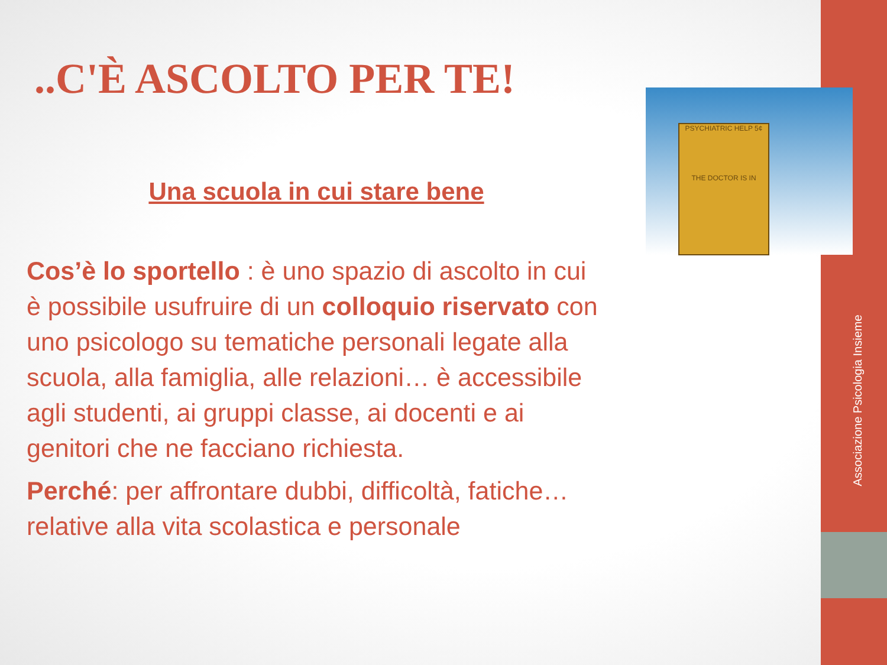Associazione Psicologia Insieme
PSYCHIATRIC HELP 5¢
THE DOCTOR IS IN
..C'È ASCOLTO PER TE!
Una scuola in cui stare bene
Cos’è lo sportello : è uno spazio di ascolto in cui è possibile usufruire di un colloquio riservato con uno psicologo su tematiche personali legate alla scuola, alla famiglia, alle relazioni… è accessibile agli studenti, ai gruppi classe, ai docenti e ai genitori che ne facciano richiesta.
Perché: per affrontare dubbi, difficoltà, fatiche… relative alla vita scolastica e personale